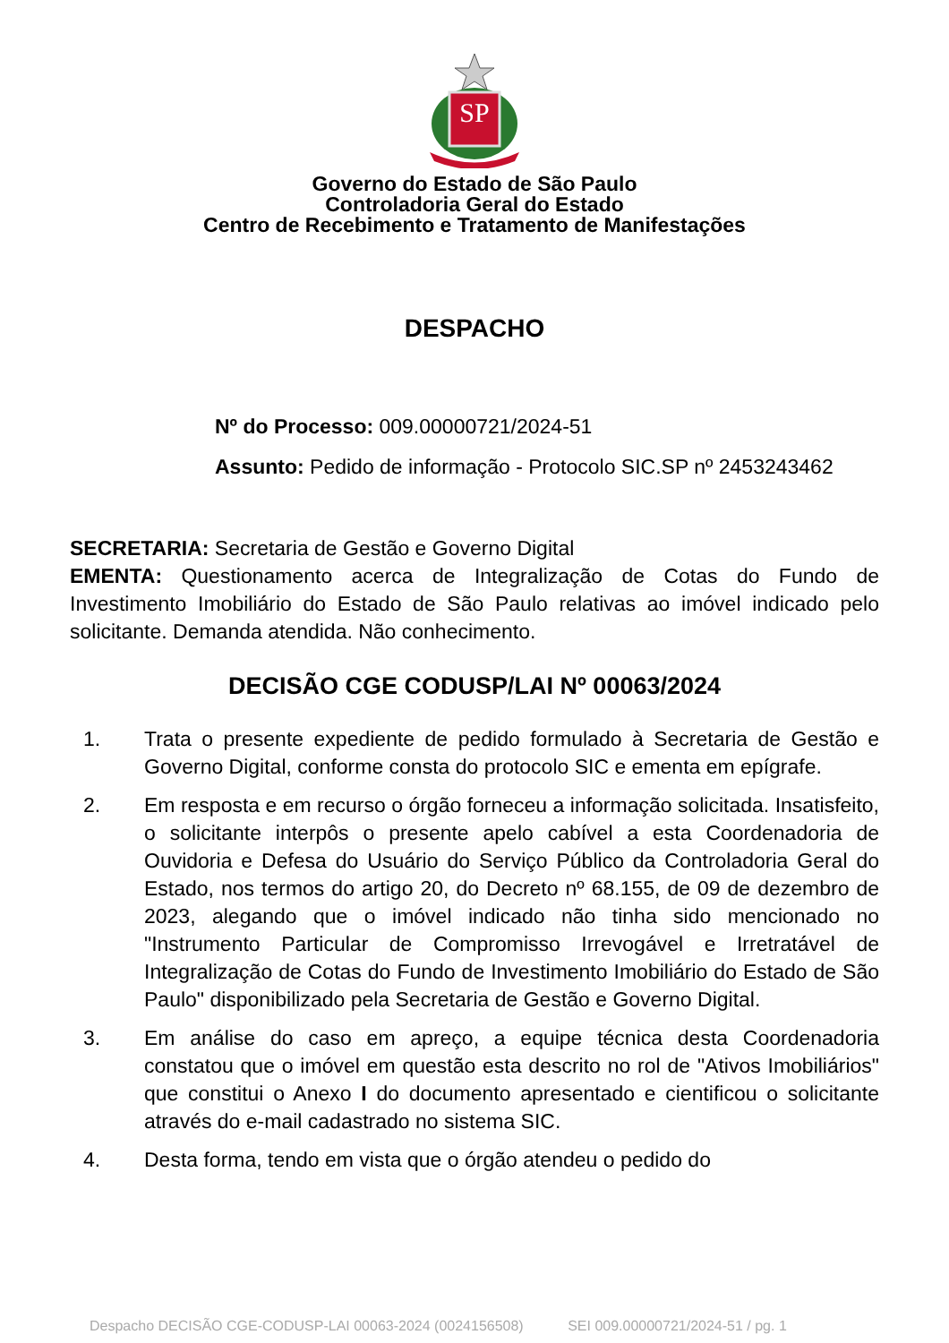SP
Governo do Estado de São Paulo
Controladoria Geral do Estado
Centro de Recebimento e Tratamento de Manifestações
DESPACHO
Nº do Processo: 009.00000721/2024-51
Assunto: Pedido de informação - Protocolo SIC.SP nº 2453243462
SECRETARIA: Secretaria de Gestão e Governo Digital
EMENTA: Questionamento acerca de Integralização de Cotas do Fundo de Investimento Imobiliário do Estado de São Paulo relativas ao imóvel indicado pelo solicitante. Demanda atendida. Não conhecimento.
DECISÃO CGE CODUSP/LAI Nº 00063/2024
1. Trata o presente expediente de pedido formulado à Secretaria de Gestão e Governo Digital, conforme consta do protocolo SIC e ementa em epígrafe.
2. Em resposta e em recurso o órgão forneceu a informação solicitada. Insatisfeito, o solicitante interpôs o presente apelo cabível a esta Coordenadoria de Ouvidoria e Defesa do Usuário do Serviço Público da Controladoria Geral do Estado, nos termos do artigo 20, do Decreto nº 68.155, de 09 de dezembro de 2023, alegando que o imóvel indicado não tinha sido mencionado no "Instrumento Particular de Compromisso Irrevogável e Irretratável de Integralização de Cotas do Fundo de Investimento Imobiliário do Estado de São Paulo" disponibilizado pela Secretaria de Gestão e Governo Digital.
3. Em análise do caso em apreço, a equipe técnica desta Coordenadoria constatou que o imóvel em questão esta descrito no rol de "Ativos Imobiliários" que constitui o Anexo I do documento apresentado e cientificou o solicitante através do e-mail cadastrado no sistema SIC.
4. Desta forma, tendo em vista que o órgão atendeu o pedido do
Despacho DECISÃO CGE-CODUSP-LAI 00063-2024 (0024156508) SEI 009.00000721/2024-51 / pg. 1